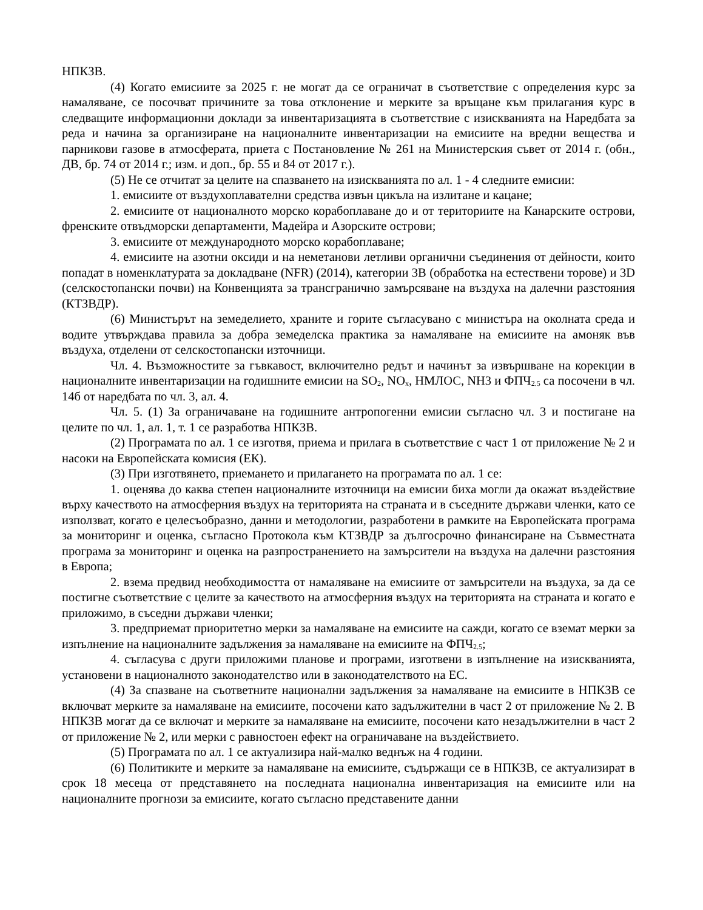НПКЗВ.
(4) Когато емисиите за 2025 г. не могат да се ограничат в съответствие с определения курс за намаляване, се посочват причините за това отклонение и мерките за връщане към прилагания курс в следващите информационни доклади за инвентаризацията в съответствие с изискванията на Наредбата за реда и начина за организиране на националните инвентаризации на емисиите на вредни вещества и парникови газове в атмосферата, приета с Постановление № 261 на Министерския съвет от 2014 г. (обн., ДВ, бр. 74 от 2014 г.; изм. и доп., бр. 55 и 84 от 2017 г.).
(5) Не се отчитат за целите на спазването на изискванията по ал. 1 - 4 следните емисии:
1. емисиите от въздухоплавателни средства извън цикъла на излитане и кацане;
2. емисиите от националното морско корабоплаване до и от териториите на Канарските острови, френските отвъдморски департаменти, Мадейра и Азорските острови;
3. емисиите от международното морско корабоплаване;
4. емисиите на азотни оксиди и на неметанови летливи органични съединения от дейности, които попадат в номенклатурата за докладване (NFR) (2014), категории 3B (обработка на естествени торове) и 3D (селскостопански почви) на Конвенцията за трансгранично замърсяване на въздуха на далечни разстояния (КТЗВДР).
(6) Министърът на земеделието, храните и горите съгласувано с министъра на околната среда и водите утвърждава правила за добра земеделска практика за намаляване на емисиите на амоняк във въздуха, отделени от селскостопански източници.
Чл. 4. Възможностите за гъвкавост, включително редът и начинът за извършване на корекции в националните инвентаризации на годишните емисии на SO<sub>2</sub>, NO<sub>x</sub>, НМЛОС, NH3 и ФПЧ<sub>2.5</sub> са посочени в чл. 14б от наредбата по чл. 3, ал. 4.
Чл. 5. (1) За ограничаване на годишните антропогенни емисии съгласно чл. 3 и постигане на целите по чл. 1, ал. 1, т. 1 се разработва НПКЗВ.
(2) Програмата по ал. 1 се изготвя, приема и прилага в съответствие с част 1 от приложение № 2 и насоки на Европейската комисия (ЕК).
(3) При изготвянето, приемането и прилагането на програмата по ал. 1 се:
1. оценява до каква степен националните източници на емисии биха могли да окажат въздействие върху качеството на атмосферния въздух на територията на страната и в съседните държави членки, като се използват, когато е целесъобразно, данни и методологии, разработени в рамките на Европейската програма за мониторинг и оценка, съгласно Протокола към КТЗВДР за дългосрочно финансиране на Съвместната програма за мониторинг и оценка на разпространението на замърсители на въздуха на далечни разстояния в Европа;
2. взема предвид необходимостта от намаляване на емисиите от замърсители на въздуха, за да се постигне съответствие с целите за качеството на атмосферния въздух на територията на страната и когато е приложимо, в съседни държави членки;
3. предприемат приоритетно мерки за намаляване на емисиите на сажди, когато се вземат мерки за изпълнение на националните задължения за намаляване на емисиите на ФПЧ<sub>2.5</sub>;
4. съгласува с други приложими планове и програми, изготвени в изпълнение на изискванията, установени в националното законодателство или в законодателството на ЕС.
(4) За спазване на съответните национални задължения за намаляване на емисиите в НПКЗВ се включват мерките за намаляване на емисиите, посочени като задължителни в част 2 от приложение № 2. В НПКЗВ могат да се включат и мерките за намаляване на емисиите, посочени като незадължителни в част 2 от приложение № 2, или мерки с равностоен ефект на ограничаване на въздействието.
(5) Програмата по ал. 1 се актуализира най-малко веднъж на 4 години.
(6) Политиките и мерките за намаляване на емисиите, съдържащи се в НПКЗВ, се актуализират в срок 18 месеца от представянето на последната национална инвентаризация на емисиите или на националните прогнози за емисиите, когато съгласно представените данни